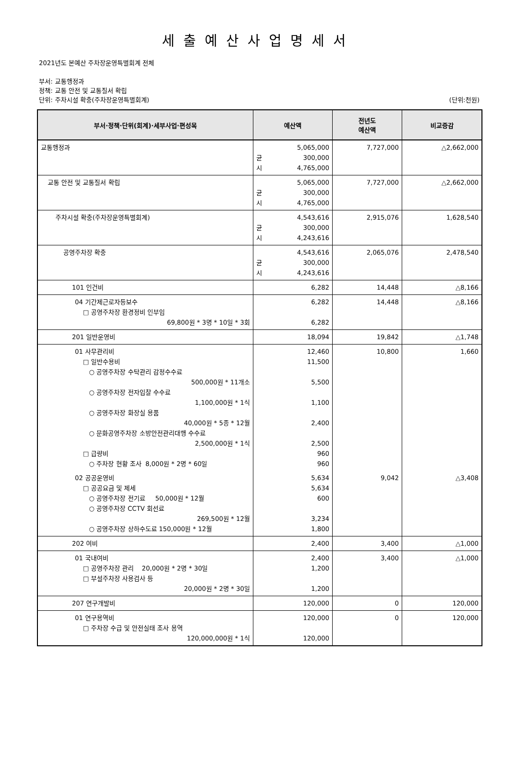세출예산사업명세서
2021년도 본예산 주차장운영특별회계 전체
부서: 교통행정과
정책: 교통 안전 및 교통질서 확립
단위: 주차시설 확충(주차장운영특별회계) (단위:천원)
| 부서·정책·단위(회계)·세부사업·편성목 | 예산액 | 전년도 예산액 | 비교증감 |
| --- | --- | --- | --- |
| 교통행정과 | 5,065,000 균 300,000 시 4,765,000 | 7,727,000 | △2,662,000 |
| 교통 안전 및 교통질서 확립 | 5,065,000 균 300,000 시 4,765,000 | 7,727,000 | △2,662,000 |
| 주차시설 확충(주차장운영특별회계) | 4,543,616 균 300,000 시 4,243,616 | 2,915,076 | 1,628,540 |
| 공영주차장 확충 | 4,543,616 균 300,000 시 4,243,616 | 2,065,076 | 2,478,540 |
| 101 인건비 | 6,282 | 14,448 | △8,166 |
| 04 기간제근로자등보수 □ 공영주차장 환경정비 인부임 69,800원 * 3명 * 10일 * 3회 | 6,282 6,282 | 14,448 | △8,166 |
| 201 일반운영비 | 18,094 | 19,842 | △1,748 |
| 01 사무관리비 □ 일반수용비 ○ 공영주차장 수탁관리 감정수수료 500,000원 * 11개소 ○ 공영주차장 전자입찰 수수료 1,100,000원 * 1식 ○ 공영주차장 화장실 용품 40,000원 * 5종 * 12월 ○ 문화공영주차장 소방안전관리대행 수수료 2,500,000원 * 1식 □ 급량비 ○ 주차장 현황 조사 8,000원 * 2명 * 60일 | 12,460 11,500 5,500 1,100 2,400 2,500 960 960 | 10,800 | 1,660 |
| 02 공공운영비 □ 공공요금 및 제세 ○ 공영주차장 전기료 50,000원 * 12월 ○ 공영주차장 CCTV 회선료 269,500원 * 12월 ○ 공영주차장 상하수도료 150,000원 * 12월 | 5,634 5,634 600 3,234 1,800 | 9,042 | △3,408 |
| 202 여비 | 2,400 | 3,400 | △1,000 |
| 01 국내여비 □ 공영주차장 관리 20,000원 * 2명 * 30일 □ 부설주차장 사용검사 등 20,000원 * 2명 * 30일 | 2,400 1,200 1,200 | 3,400 | △1,000 |
| 207 연구개발비 | 120,000 | 0 | 120,000 |
| 01 연구용역비 □ 주차장 수급 및 안전실태 조사 용역 120,000,000원 * 1식 | 120,000 120,000 | 0 | 120,000 |